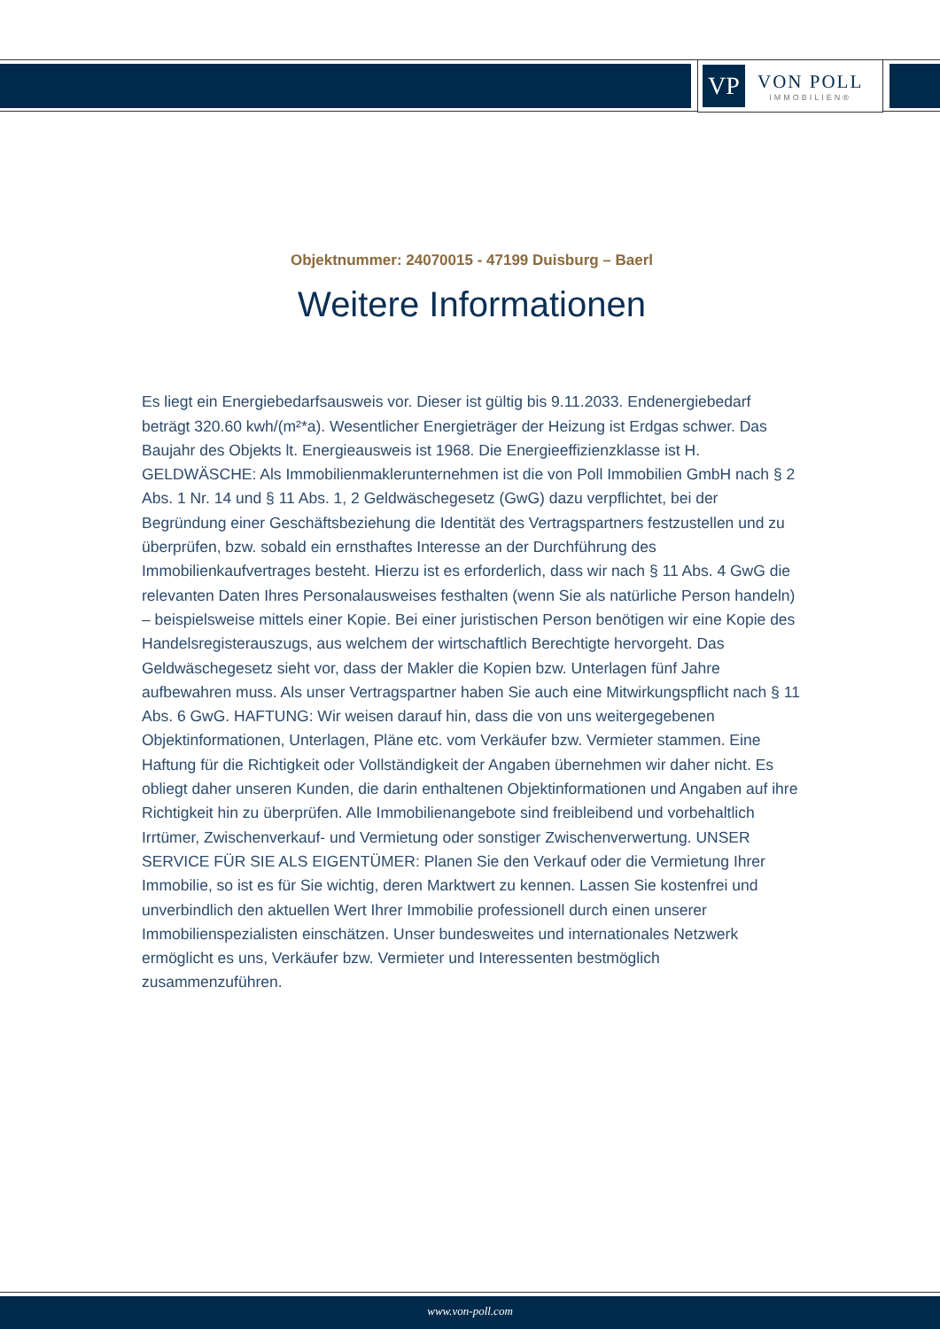VP
VON POLL
IMMOBILIEN®
Objektnummer: 24070015 - 47199 Duisburg – Baerl
Weitere Informationen
Es liegt ein Energiebedarfsausweis vor. Dieser ist gültig bis 9.11.2033. Endenergiebedarf beträgt 320.60 kwh/(m²*a). Wesentlicher Energieträger der Heizung ist Erdgas schwer. Das Baujahr des Objekts lt. Energieausweis ist 1968. Die Energieeffizienzklasse ist H. GELDWÄSCHE: Als Immobilienmaklerunternehmen ist die von Poll Immobilien GmbH nach § 2 Abs. 1 Nr. 14 und § 11 Abs. 1, 2 Geldwäschegesetz (GwG) dazu verpflichtet, bei der Begründung einer Geschäftsbeziehung die Identität des Vertragspartners festzustellen und zu überprüfen, bzw. sobald ein ernsthaftes Interesse an der Durchführung des Immobilienkaufvertrages besteht. Hierzu ist es erforderlich, dass wir nach § 11 Abs. 4 GwG die relevanten Daten Ihres Personalausweises festhalten (wenn Sie als natürliche Person handeln) – beispielsweise mittels einer Kopie. Bei einer juristischen Person benötigen wir eine Kopie des Handelsregisterauszugs, aus welchem der wirtschaftlich Berechtigte hervorgeht. Das Geldwäschegesetz sieht vor, dass der Makler die Kopien bzw. Unterlagen fünf Jahre aufbewahren muss. Als unser Vertragspartner haben Sie auch eine Mitwirkungspflicht nach § 11 Abs. 6 GwG. HAFTUNG: Wir weisen darauf hin, dass die von uns weitergegebenen Objektinformationen, Unterlagen, Pläne etc. vom Verkäufer bzw. Vermieter stammen. Eine Haftung für die Richtigkeit oder Vollständigkeit der Angaben übernehmen wir daher nicht. Es obliegt daher unseren Kunden, die darin enthaltenen Objektinformationen und Angaben auf ihre Richtigkeit hin zu überprüfen. Alle Immobilienangebote sind freibleibend und vorbehaltlich Irrtümer, Zwischenverkauf- und Vermietung oder sonstiger Zwischenverwertung. UNSER SERVICE FÜR SIE ALS EIGENTÜMER: Planen Sie den Verkauf oder die Vermietung Ihrer Immobilie, so ist es für Sie wichtig, deren Marktwert zu kennen. Lassen Sie kostenfrei und unverbindlich den aktuellen Wert Ihrer Immobilie professionell durch einen unserer Immobilienspezialisten einschätzen. Unser bundesweites und internationales Netzwerk ermöglicht es uns, Verkäufer bzw. Vermieter und Interessenten bestmöglich zusammenzuführen.
www.von-poll.com